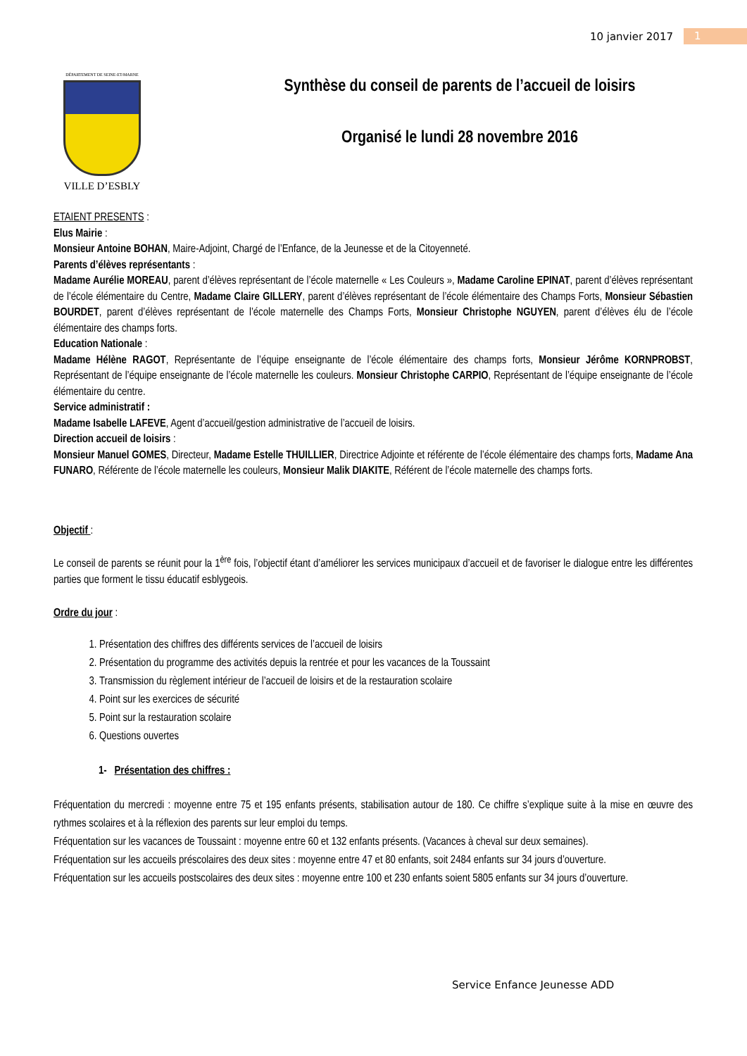10 janvier 2017 1
DÉPARTEMENT DE SEINE-ET-MARNE
VILLE D’ESBLY
Synthèse du conseil de parents de l’accueil de loisirs
Organisé le lundi 28 novembre 2016
ETAIENT PRESENTS :
Elus Mairie :
Monsieur Antoine BOHAN, Maire-Adjoint, Chargé de l’Enfance, de la Jeunesse et de la Citoyenneté.
Parents d’élèves représentants :
Madame Aurélie MOREAU, parent d’élèves représentant de l’école maternelle « Les Couleurs », Madame Caroline EPINAT, parent d’élèves représentant de l’école élémentaire du Centre, Madame Claire GILLERY, parent d’élèves représentant de l’école élémentaire des Champs Forts, Monsieur Sébastien BOURDET, parent d’élèves représentant de l’école maternelle des Champs Forts, Monsieur Christophe NGUYEN, parent d’élèves élu de l’école élémentaire des champs forts.
Education Nationale :
Madame Hélène RAGOT, Représentante de l’équipe enseignante de l’école élémentaire des champs forts, Monsieur Jérôme KORNPROBST, Représentant de l’équipe enseignante de l’école maternelle les couleurs. Monsieur Christophe CARPIO, Représentant de l’équipe enseignante de l’école élémentaire du centre.
Service administratif :
Madame Isabelle LAFEVE, Agent d’accueil/gestion administrative de l’accueil de loisirs.
Direction accueil de loisirs :
Monsieur Manuel GOMES, Directeur, Madame Estelle THUILLIER, Directrice Adjointe et référente de l’école élémentaire des champs forts, Madame Ana FUNARO, Référente de l’école maternelle les couleurs, Monsieur Malik DIAKITE, Référent de l’école maternelle des champs forts.
Objectif :
Le conseil de parents se réunit pour la 1<sup>ère</sup> fois, l’objectif étant d’améliorer les services municipaux d’accueil et de favoriser le dialogue entre les différentes parties que forment le tissu éducatif esblygeois.
Ordre du jour :
1. Présentation des chiffres des différents services de l’accueil de loisirs
2. Présentation du programme des activités depuis la rentrée et pour les vacances de la Toussaint
3. Transmission du règlement intérieur de l’accueil de loisirs et de la restauration scolaire
4. Point sur les exercices de sécurité
5. Point sur la restauration scolaire
6. Questions ouvertes
1- Présentation des chiffres :
Fréquentation du mercredi : moyenne entre 75 et 195 enfants présents, stabilisation autour de 180. Ce chiffre s’explique suite à la mise en œuvre des rythmes scolaires et à la réflexion des parents sur leur emploi du temps.
Fréquentation sur les vacances de Toussaint : moyenne entre 60 et 132 enfants présents. (Vacances à cheval sur deux semaines).
Fréquentation sur les accueils préscolaires des deux sites : moyenne entre 47 et 80 enfants, soit 2484 enfants sur 34 jours d’ouverture.
Fréquentation sur les accueils postscolaires des deux sites : moyenne entre 100 et 230 enfants soient 5805 enfants sur 34 jours d’ouverture.
Service Enfance Jeunesse ADD